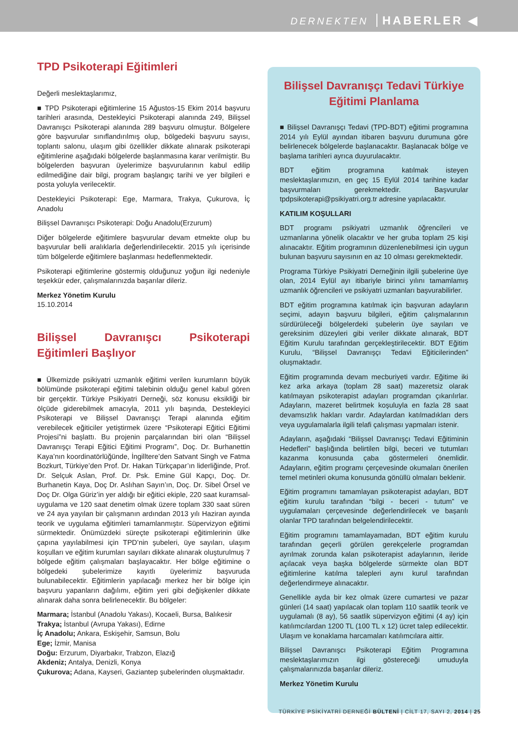DERNEKTEN HABERLER ◀
TPD Psikoterapi Eğitimleri
Değerli meslektaşlarımız,
■ TPD Psikoterapi eğitimlerine 15 Ağustos-15 Ekim 2014 başvuru tarihleri arasında, Destekleyici Psikoterapi alanında 249, Bilişsel Davranışcı Psikoterapi alanında 289 başvuru olmuştur. Bölgelere göre başvurular sınıflandırılmış olup, bölgedeki başvuru sayısı, toplantı salonu, ulaşım gibi özellikler dikkate alınarak psikoterapi eğitimlerine aşağıdaki bölgelerde başlanmasına karar verilmiştir. Bu bölgelerden başvuran üyelerimize başvurularının kabul edilip edilmediğine dair bilgi, program başlangıç tarihi ve yer bilgileri e posta yoluyla verilecektir.
Destekleyici Psikoterapi: Ege, Marmara, Trakya, Çukurova, İç Anadolu
Bilişsel Davranışcı Psikoterapi: Doğu Anadolu(Erzurum)
Diğer bölgelerde eğitimlere başvurular devam etmekte olup bu başvurular belli aralıklarla değerlendirilecektir. 2015 yılı içerisinde tüm bölgelerde eğitimlere başlanması hedeflenmektedir.
Psikoterapi eğitimlerine göstermiş olduğunuz yoğun ilgi nedeniyle teşekkür eder, çalışmalarınızda başarılar dileriz.
Merkez Yönetim Kurulu
15.10.2014
Bilişsel Davranışcı Psikoterapi Eğitimleri Başlıyor
■ Ülkemizde psikiyatri uzmanlık eğitimi verilen kurumların büyük bölümünde psikoterapi eğitimi talebinin olduğu genel kabul gören bir gerçektir. Türkiye Psikiyatri Derneği, söz konusu eksikliği bir ölçüde giderebilmek amacıyla, 2011 yılı başında, Destekleyici Psikoterapi ve Bilişsel Davranışçı Terapi alanında eğitim verebilecek eğiticiler yetiştirmek üzere “Psikoterapi Eğitici Eğitimi Projesi”ni başlattı. Bu projenin parçalarından biri olan “Bilişsel Davranışçı Terapi Eğitici Eğitimi Programı”, Doç. Dr. Burhanettin Kaya’nın koordinatörlüğünde, İngilltere’den Satvant Singh ve Fatma Bozkurt, Türkiye’den Prof. Dr. Hakan Türkçapar’ın liderliğinde, Prof. Dr. Selçuk Aslan, Prof. Dr. Psk. Emine Gül Kapçı, Doç. Dr. Burhanetin Kaya, Doç Dr. Aslıhan Sayın’ın, Doç. Dr. Sibel Örsel ve Doç Dr. Olga Güriz’in yer aldığı bir eğitici ekiple, 220 saat kuramsal-uygulama ve 120 saat denetim olmak üzere toplam 330 saat süren ve 24 aya yayılan bir çalışmanın ardından 2013 yılı Haziran ayında teorik ve uygulama eğitimleri tamamlanmıştır. Süpervizyon eğitimi sürmektedir. Önümüzdeki süreçte psikoterapi eğitimlerinin ülke çapına yayılabilmesi için TPD’nin şubeleri, üye sayıları, ulaşım koşulları ve eğitim kurumları sayıları dikkate alınarak oluşturulmuş 7 bölgede eğitim çalışmaları başlayacaktır. Her bölge eğitimine o bölgedeki şubelerimize kayıtlı üyelerimiz başvuruda bulunabilecektir. Eğitimlerin yapılacağı merkez her bir bölge için başvuru yapanların dağılımı, eğitim yeri gibi değişkenler dikkate alınarak daha sonra belirlenecektir. Bu bölgeler:
Marmara; İstanbul (Anadolu Yakası), Kocaeli, Bursa, Balıkesir
Trakya; İstanbul (Avrupa Yakası), Edirne
İç Anadolu; Ankara, Eskişehir, Samsun, Bolu
Ege; İzmir, Manisa
Doğu: Erzurum, Diyarbakır, Trabzon, Elazığ
Akdeniz; Antalya, Denizli, Konya
Çukurova; Adana, Kayseri, Gaziantep şubelerinden oluşmaktadır.
Bilişsel Davranışçı Tedavi Türkiye Eğitimi Planlama
■ Bilişsel Davranışçı Tedavi (TPD-BDT) eğitimi programına 2014 yılı Eylül ayından itibaren başvuru durumuna göre belirlenecek bölgelerde başlanacaktır. Başlanacak bölge ve başlama tarihleri ayrıca duyurulacaktır.
BDT eğitim programına katılmak isteyen meslektaşlarımızın, en geç 15 Eylül 2014 tarihine kadar başvurmaları gerekmektedir. Başvurular tpdpsikoterapi@psikiyatri.org.tr adresine yapılacaktır.
KATILIM KOŞULLARI
BDT programı psikiyatri uzmanlık öğrencileri ve uzmanlarına yönelik olacaktır ve her gruba toplam 25 kişi alınacaktır. Eğitim programının düzenlenebilmesi için uygun bulunan başvuru sayısının en az 10 olması gerekmektedir.
Programa Türkiye Psikiyatri Derneğinin ilgili şubelerine üye olan, 2014 Eylül ayı itibariyle birinci yılını tamamlamış uzmanlık öğrencileri ve psikiyatri uzmanları başvurabilirler.
BDT eğitim programına katılmak için başvuran adayların seçimi, adayın başvuru bilgileri, eğitim çalışmalarının sürdürüleceği bölgelerdeki şubelerin üye sayıları ve gereksinim düzeyleri gibi veriler dikkate alınarak, BDT Eğitim Kurulu tarafından gerçekleştirilecektir. BDT Eğitim Kurulu, “Bilişsel Davranışçı Tedavi Eğiticilerinden” oluşmaktadır.
Eğitim programında devam mecburiyeti vardır. Eğitime iki kez arka arkaya (toplam 28 saat) mazeretsiz olarak katılmayan psikoterapist adayları programdan çıkarılırlar. Adayların, mazeret belirtmek koşuluyla en fazla 28 saat devamsızlık hakları vardır. Adaylardan katılmadıkları ders veya uygulamalarla ilgili telafi çalışması yapmaları istenir.
Adayların, aşağıdaki “Bilişsel Davranışçı Tedavi Eğitiminin Hedefleri” başlığında belirtilen bilgi, beceri ve tutumları kazanma konusunda çaba göstermeleri önemlidir. Adayların, eğitim programı çerçevesinde okumaları önerilen temel metinleri okuma konusunda gönüllü olmaları beklenir.
Eğitim programını tamamlayan psikoterapist adayları, BDT eğitim kurulu tarafından “bilgi - beceri - tutum” ve uygulamaları çerçevesinde değerlendirilecek ve başarılı olanlar TPD tarafından belgelendirilecektir.
Eğitim programını tamamlayamadan, BDT eğitim kurulu tarafından geçerli görülen gerekçelerle programdan ayrılmak zorunda kalan psikoterapist adaylarının, ileride açılacak veya başka bölgelerde sürmekte olan BDT eğitimlerine katılma talepleri aynı kurul tarafından değerlendirmeye alınacaktır.
Genellikle ayda bir kez olmak üzere cumartesi ve pazar günleri (14 saat) yapılacak olan toplam 110 saatlik teorik ve uygulamalı (8 ay), 56 saatlik süpervizyon eğitimi (4 ay) için katılımcılardan 1200 TL (100 TL x 12) ücret talep edilecektir. Ulaşım ve konaklama harcamaları katılımcılara aittir.
Bilişsel Davranışcı Psikoterapi Eğitim Programına meslektaşlarımızın ilgi göstereceği umuduyla çalışmalarınızda başarılar dileriz.
Merkez Yönetim Kurulu
TÜRKİYE PSİKİYATRİ DERNEĞİ BÜLTENİ | CİLT 17, SAYI 2, 2014 | 25